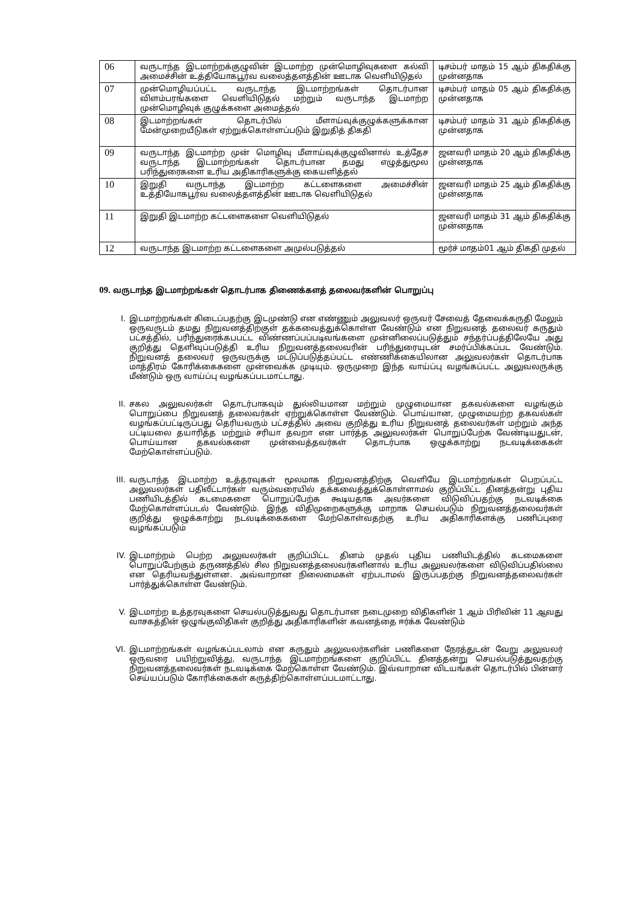| 06 | வருடாந்த இடமாற்றக்குழுவின் இடமாற்ற முன்மொழிவுகளை கல்வி அமைச்சின் உத்தியோகபூர்வ வலைத்தளத்தின் ஊடாக வெளியிடுதல் | டிசம்பர் மாதம் 15 ஆம் திகதிக்கு முன்னதாக |
| 07 | முன்மொழியப்பட்ட வருடாந்த இடமாற்றங்கள் தொடர்பான விளம்பரங்களை வெளியிடுதல் மற்றும் வருடாந்த இடமாற்ற முன்மொழிவுக் குழுக்களை அமைத்தல் | டிசம்பர் மாதம் 05 ஆம் திகதிக்கு முன்னதாக |
| 08 | இடமாற்றங்கள் தொடர்பில் மீளாய்வுக்குழுக்களுக்கான மேன்முறையீடுகள் ஏற்றுக்கொள்ளப்படும் இறுதித் திகதி | டிசம்பர் மாதம் 31 ஆம் திகதிக்கு முன்னதாக |
| 09 | வருடாந்த இடமாற்ற முன் மொழிவு மீளாய்வுக்குழுவினால் உத்தேச வருடாந்த இடமாற்றங்கள் தொடர்பான தமது எழுத்துமூல பரிந்துரைகளை உரிய அதிகாரிகளுக்கு கையளித்தல் | ஜனவரி மாதம் 20 ஆம் திகதிக்கு முன்னதாக |
| 10 | இறுதி வருடாந்த இடமாற்ற கட்டளைகளை அமைச்சின் உத்தியோகபூர்வ வலைத்தளத்தின் ஊடாக வெளியிடுதல் | ஜனவரி மாதம் 25 ஆம் திகதிக்கு முன்னதாக |
| 11 | இறுதி இடமாற்ற கட்டளைகளை வெளியிடுதல் | ஜனவரி மாதம் 31 ஆம் திகதிக்கு முன்னதாக |
| 12 | வருடாந்த இடமாற்ற கட்டளைகளை அமுல்படுத்தல் | மூர்ச் மாதம்01 ஆம் திகதி முதல் |
09. வருடாந்த இடமாற்றங்கள் தொடர்பாக திணைக்களத் தலைவர்களின் பொறுப்பு
I. இடமாற்றங்கள் கிடைப்பதற்கு இடமுண்டு என எண்ணும் அலுவலர் ஒருவர் சேவைத் தேவைக்கருதி மேலும் ஒருவருடம் தமது நிறுவனத்திற்குள் தக்கவைத்துக்கொள்ள வேண்டும் என நிறுவனத் தலைவர் கருதும் பட்சத்தில், பரிந்துரைக்கபபட்ட விண்ணப்பப்படிவங்களை முன்னிலைப்படுத்தும் சந்தர்ப்பத்திலேயே அது குறித்து தெளிவுப்படுத்தி உரிய நிறுவனத்தலைவரின் பரிந்துரையுடன் சமர்ப்பிக்கப்பட வேண்டும். நிறுவனத் தலைவர் ஒருவருக்கு மட்டுப்படுத்தப்பட்ட எண்ணிக்கையிலான அலுவலர்கள் தொடர்பாக மாத்திரம் கோரிக்கைகளை முன்வைக்க முடியும். ஒருமுறை இந்த வாய்ப்பு வழங்கப்பட்ட அலுவலருக்கு மீண்டும் ஒரு வாய்ப்பு வழங்கப்படமாட்டாது.
II. சகல அலுவலர்கள் தொடர்பாகவும் துல்லியமான மற்றும் முழுமையான தகவல்களை வழங்கும் பொறுப்பை நிறுவனத் தலைவர்கள் ஏற்றுக்கொள்ள வேண்டும். பொய்யான, முழுமையற்ற தகவல்கள் வழங்கப்பட்டிருப்பது தெரியவரும் பட்சத்தில் அவை குறித்து உரிய நிறுவனத் தலைவர்கள் மற்றும் அந்த பட்டியலை தயாரித்த மற்றும் சரியா தவறா என பார்த்த அலுவலர்கள் பொறுப்பேற்க வேண்டியதுடன், பொய்யான தகவல்களை முன்வைத்தவர்கள் தொடர்பாக ஒழுக்காற்று நடவடிக்கைகள் மேற்கொள்ளப்படும்.
III. வருடாந்த இடமாற்ற உத்தரவுகள் மூலமாக நிறுவனத்திற்கு வெளியே இடமாற்றங்கள் பெறப்பட்ட அலுவலர்கள் பதிலீட்டார்கள் வரும்வரையில் தக்கவைத்துக்கொள்ளாமல் குறிப்பிட்ட தினத்தன்று புதிய பணியிடத்தில் கடமைகளை பொறுப்பேற்க கூடியதாக அவர்களை விடுவிப்பதற்கு நடவடிக்கை மேற்கொள்ளப்படல் வேண்டும். இந்த விதிமுறைகளுக்கு மாறாக செயல்படும் நிறுவனத்தலைவர்கள் குறித்து ஒழுக்காற்று நடவடிக்கைகளை மேற்கொள்வதற்கு உரிய அதிகாரிகளக்கு பணிப்புரை வழங்கப்படும்
IV. இடமாற்றம் பெற்ற அலுவலர்கள் குறிப்பிட்ட தினம் முதல் புதிய பணியிடத்தில் கடமைகளை பொறுப்பேற்கும் தருணத்தில் சில நிறுவனத்தலைவர்களினால் உரிய அலுவலர்களை விடுவிப்பதில்லை என தெரியவந்துள்ளன. அவ்வாறான நிலைமைகள் ஏற்படாமல் இருப்பதற்கு நிறுவனத்தலைவர்கள் பார்த்துக்கொள்ள வேண்டும்.
V. இடமாற்ற உத்தரவுகளை செயல்படுத்துவது தொடர்பான நடைமுறை விதிகளின் 1 ஆம் பிரிவின் 11 ஆவது வாசகத்தின் ஒழுங்குவிதிகள் குறித்து அதிகாரிகளின் கவனத்தை ஈர்க்க வேண்டும்
VI. இடமாற்றங்கள் வழங்கப்படலாம் என கருதும் அலுவலர்களின் பணிகளை நேரத்துடன் வேறு அலுவலர் ஒருவரை பயிற்றுவித்து, வருடாந்த இடமாற்றங்களை குறிப்பிட்ட தினத்தன்று செயல்படுத்துவதற்கு நிறுவனத்தலைவர்கள் நடவடிக்கை மேற்கொள்ள வேண்டும். இவ்வாறான விடயங்கள் தொடர்பில் பின்னர் செய்யப்படும் கோரிக்கைகள் கருத்திற்கொள்ளப்படமாட்டாது.